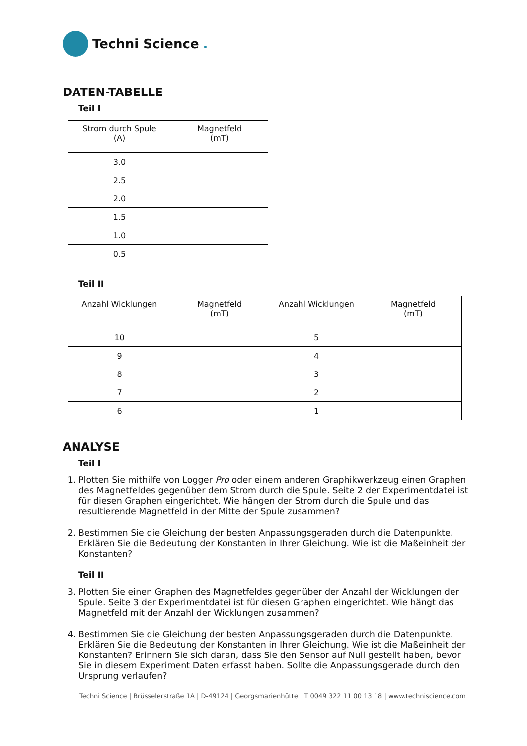Techni Science.
DATEN-TABELLE
Teil I
| Strom durch Spule (A) | Magnetfeld (mT) |
| --- | --- |
| 3.0 | |
| 2.5 | |
| 2.0 | |
| 1.5 | |
| 1.0 | |
| 0.5 | |
Teil II
| Anzahl Wicklungen | Magnetfeld (mT) | Anzahl Wicklungen | Magnetfeld (mT) |
| --- | --- | --- | --- |
| 10 | | 5 | |
| 9 | | 4 | |
| 8 | | 3 | |
| 7 | | 2 | |
| 6 | | 1 | |
ANALYSE
Teil I
1. Plotten Sie mithilfe von Logger Pro oder einem anderen Graphikwerkzeug einen Graphen des Magnetfeldes gegenüber dem Strom durch die Spule. Seite 2 der Experimentdatei ist für diesen Graphen eingerichtet. Wie hängen der Strom durch die Spule und das resultierende Magnetfeld in der Mitte der Spule zusammen?
2. Bestimmen Sie die Gleichung der besten Anpassungsgeraden durch die Datenpunkte. Erklären Sie die Bedeutung der Konstanten in Ihrer Gleichung. Wie ist die Maßeinheit der Konstanten?
Teil II
3. Plotten Sie einen Graphen des Magnetfeldes gegenüber der Anzahl der Wicklungen der Spule. Seite 3 der Experimentdatei ist für diesen Graphen eingerichtet. Wie hängt das Magnetfeld mit der Anzahl der Wicklungen zusammen?
4. Bestimmen Sie die Gleichung der besten Anpassungsgeraden durch die Datenpunkte. Erklären Sie die Bedeutung der Konstanten in Ihrer Gleichung. Wie ist die Maßeinheit der Konstanten? Erinnern Sie sich daran, dass Sie den Sensor auf Null gestellt haben, bevor Sie in diesem Experiment Daten erfasst haben. Sollte die Anpassungsgerade durch den Ursprung verlaufen?
Techni Science | Brüsselerstraße 1A | D-49124 | Georgsmarienhütte | T 0049 322 11 00 13 18 | www.techniscience.com